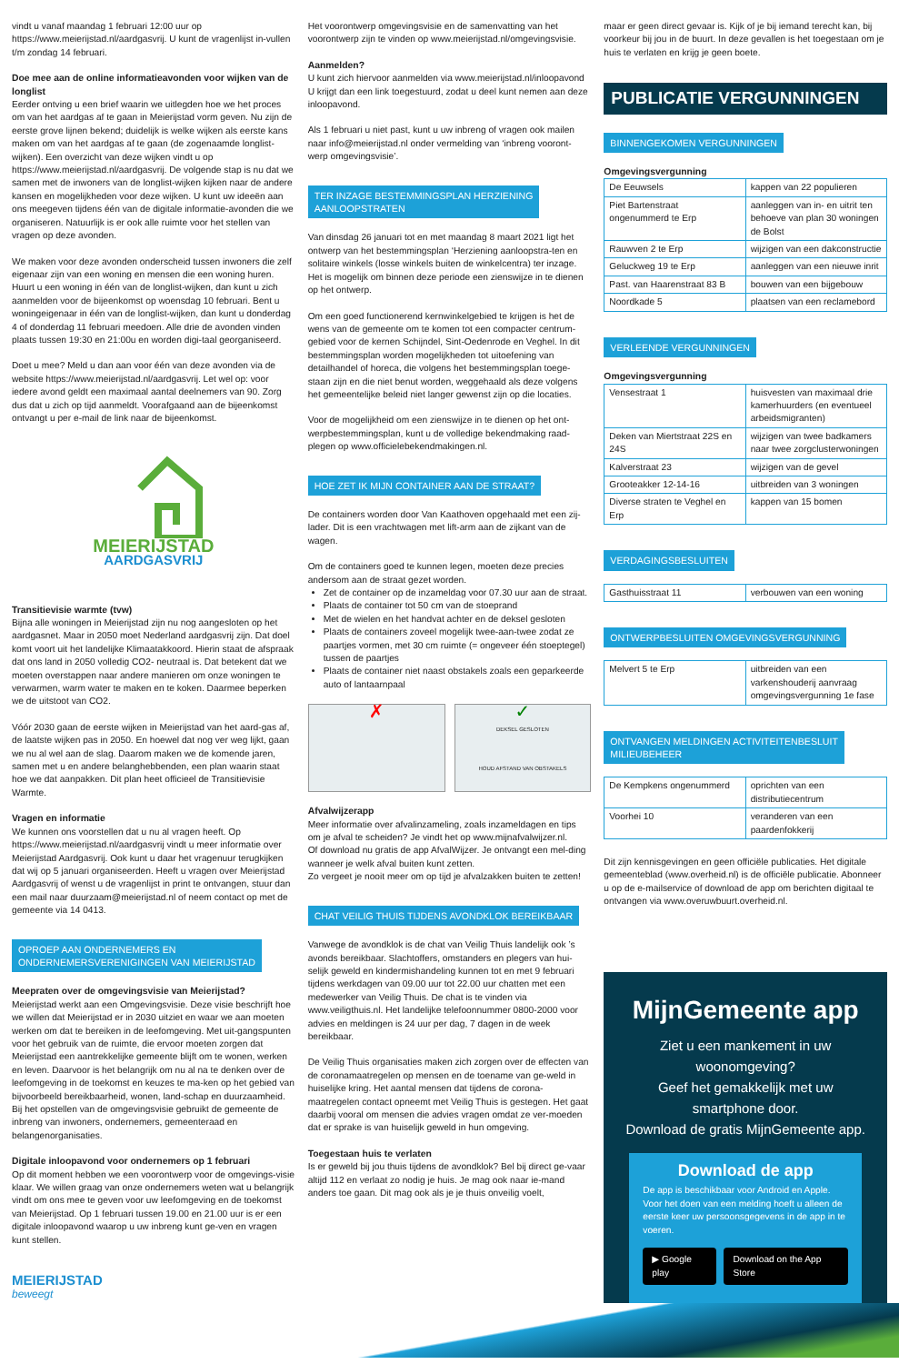vindt u vanaf maandag 1 februari 12:00 uur op https://www.meierijstad.nl/aardgasvrij. U kunt de vragenlijst in-vullen t/m zondag 14 februari.
Doe mee aan de online informatieavonden voor wijken van de longlist
Eerder ontving u een brief waarin we uitlegden hoe we het proces om van het aardgas af te gaan in Meierijstad vorm geven. Nu zijn de eerste grove lijnen bekend; duidelijk is welke wijken als eerste kans maken om van het aardgas af te gaan (de zogenaamde longlist-wijken). Een overzicht van deze wijken vindt u op https://www.meierijstad.nl/aardgasvrij. De volgende stap is nu dat we samen met de inwoners van de longlist-wijken kijken naar de andere kansen en mogelijkheden voor deze wijken. U kunt uw ideeën aan ons meegeven tijdens één van de digitale informatie-avonden die we organiseren. Natuurlijk is er ook alle ruimte voor het stellen van vragen op deze avonden.
We maken voor deze avonden onderscheid tussen inwoners die zelf eigenaar zijn van een woning en mensen die een woning huren. Huurt u een woning in één van de longlist-wijken, dan kunt u zich aanmelden voor de bijeenkomst op woensdag 10 februari. Bent u woningeigenaar in één van de longlist-wijken, dan kunt u donderdag 4 of donderdag 11 februari meedoen. Alle drie de avonden vinden plaats tussen 19:30 en 21:00u en worden digi-taal georganiseerd.
Doet u mee? Meld u dan aan voor één van deze avonden via de website https://www.meierijstad.nl/aardgasvrij. Let wel op: voor iedere avond geldt een maximaal aantal deelnemers van 90. Zorg dus dat u zich op tijd aanmeldt. Voorafgaand aan de bijeenkomst ontvangt u per e-mail de link naar de bijeenkomst.
MEIERIJSTAD
AARDGASVRIJ
Transitievisie warmte (tvw)
Bijna alle woningen in Meierijstad zijn nu nog aangesloten op het aardgasnet. Maar in 2050 moet Nederland aardgasvrij zijn. Dat doel komt voort uit het landelijke Klimaatakkoord. Hierin staat de afspraak dat ons land in 2050 volledig CO2- neutraal is. Dat betekent dat we moeten overstappen naar andere manieren om onze woningen te verwarmen, warm water te maken en te koken. Daarmee beperken we de uitstoot van CO2.
Vóór 2030 gaan de eerste wijken in Meierijstad van het aard-gas af, de laatste wijken pas in 2050. En hoewel dat nog ver weg lijkt, gaan we nu al wel aan de slag. Daarom maken we de komende jaren, samen met u en andere belanghebbenden, een plan waarin staat hoe we dat aanpakken. Dit plan heet officieel de Transitievisie Warmte.
Vragen en informatie
We kunnen ons voorstellen dat u nu al vragen heeft. Op https://www.meierijstad.nl/aardgasvrij vindt u meer informatie over Meierijstad Aardgasvrij. Ook kunt u daar het vragenuur terugkijken dat wij op 5 januari organiseerden. Heeft u vragen over Meierijstad Aardgasvrij of wenst u de vragenlijst in print te ontvangen, stuur dan een mail naar duurzaam@meierijstad.nl of neem contact op met de gemeente via 14 0413.
OPROEP AAN ONDERNEMERS EN
ONDERNEMERSVERENIGINGEN VAN MEIERIJSTAD
Meepraten over de omgevingsvisie van Meierijstad?
Meierijstad werkt aan een Omgevingsvisie. Deze visie beschrijft hoe we willen dat Meierijstad er in 2030 uitziet en waar we aan moeten werken om dat te bereiken in de leefomgeving. Met uit-gangspunten voor het gebruik van de ruimte, die ervoor moeten zorgen dat Meierijstad een aantrekkelijke gemeente blijft om te wonen, werken en leven. Daarvoor is het belangrijk om nu al na te denken over de leefomgeving in de toekomst en keuzes te ma-ken op het gebied van bijvoorbeeld bereikbaarheid, wonen, land-schap en duurzaamheid. Bij het opstellen van de omgevingsvisie gebruikt de gemeente de inbreng van inwoners, ondernemers, gemeenteraad en belangenorganisaties.
Digitale inloopavond voor ondernemers op 1 februari
Op dit moment hebben we een voorontwerp voor de omgevings-visie klaar. We willen graag van onze ondernemers weten wat u belangrijk vindt om ons mee te geven voor uw leefomgeving en de toekomst van Meierijstad. Op 1 februari tussen 19.00 en 21.00 uur is er een digitale inloopavond waarop u uw inbreng kunt ge-ven en vragen kunt stellen.
MEIERIJSTAD
beweegt
Het voorontwerp omgevingsvisie en de samenvatting van het voorontwerp zijn te vinden op www.meierijstad.nl/omgevingsvisie.
Aanmelden?
U kunt zich hiervoor aanmelden via www.meierijstad.nl/inloopavond
U krijgt dan een link toegestuurd, zodat u deel kunt nemen aan deze inloopavond.
Als 1 februari u niet past, kunt u uw inbreng of vragen ook mailen naar info@meierijstad.nl onder vermelding van ‘inbreng vooront-werp omgevingsvisie’.
TER INZAGE BESTEMMINGSPLAN HERZIENING
AANLOOPSTRATEN
Van dinsdag 26 januari tot en met maandag 8 maart 2021 ligt het ontwerp van het bestemmingsplan ‘Herziening aanloopstra-ten en solitaire winkels (losse winkels buiten de winkelcentra) ter inzage. Het is mogelijk om binnen deze periode een zienswijze in te dienen op het ontwerp.
Om een goed functionerend kernwinkelgebied te krijgen is het de wens van de gemeente om te komen tot een compacter centrum-gebied voor de kernen Schijndel, Sint-Oedenrode en Veghel. In dit bestemmingsplan worden mogelijkheden tot uitoefening van detailhandel of horeca, die volgens het bestemmingsplan toege-staan zijn en die niet benut worden, weggehaald als deze volgens het gemeentelijke beleid niet langer gewenst zijn op die locaties.
Voor de mogelijkheid om een zienswijze in te dienen op het ont-werpbestemmingsplan, kunt u de volledige bekendmaking raad-plegen op www.officielebekendmakingen.nl.
HOE ZET IK MIJN CONTAINER AAN DE STRAAT?
De containers worden door Van Kaathoven opgehaald met een zij-lader. Dit is een vrachtwagen met lift-arm aan de zijkant van de wagen.
Om de containers goed te kunnen legen, moeten deze precies andersom aan de straat gezet worden.
Zet de container op de inzameldag voor 07.30 uur aan de straat.
Plaats de container tot 50 cm van de stoeprand
Met de wielen en het handvat achter en de deksel gesloten
Plaats de containers zoveel mogelijk twee-aan-twee zodat ze paartjes vormen, met 30 cm ruimte (= ongeveer één stoeptegel) tussen de paartjes
Plaats de container niet naast obstakels zoals een geparkeerde auto of lantaarnpaal
✗ ✓
DEKSEL GESLOTEN
HOUD AFSTAND VAN OBSTAKELS
Afvalwijzerapp
Meer informatie over afvalinzameling, zoals inzameldagen en tips om je afval te scheiden? Je vindt het op www.mijnafvalwijzer.nl.
Of download nu gratis de app AfvalWijzer. Je ontvangt een mel-ding wanneer je welk afval buiten kunt zetten.
Zo vergeet je nooit meer om op tijd je afvalzakken buiten te zetten!
CHAT VEILIG THUIS TIJDENS AVONDKLOK BEREIKBAAR
Vanwege de avondklok is de chat van Veilig Thuis landelijk ook ’s avonds bereikbaar. Slachtoffers, omstanders en plegers van hui-selijk geweld en kindermishandeling kunnen tot en met 9 februari tijdens werkdagen van 09.00 uur tot 22.00 uur chatten met een medewerker van Veilig Thuis. De chat is te vinden via www.veiligthuis.nl. Het landelijke telefoonnummer 0800-2000 voor advies en meldingen is 24 uur per dag, 7 dagen in de week bereikbaar.
De Veilig Thuis organisaties maken zich zorgen over de effecten van de coronamaatregelen op mensen en de toename van ge-weld in huiselijke kring. Het aantal mensen dat tijdens de corona-maatregelen contact opneemt met Veilig Thuis is gestegen. Het gaat daarbij vooral om mensen die advies vragen omdat ze ver-moeden dat er sprake is van huiselijk geweld in hun omgeving.
Toegestaan huis te verlaten
Is er geweld bij jou thuis tijdens de avondklok? Bel bij direct ge-vaar altijd 112 en verlaat zo nodig je huis. Je mag ook naar ie-mand anders toe gaan. Dit mag ook als je je thuis onveilig voelt,
maar er geen direct gevaar is. Kijk of je bij iemand terecht kan, bij voorkeur bij jou in de buurt. In deze gevallen is het toegestaan om je huis te verlaten en krijg je geen boete.
PUBLICATIE VERGUNNINGEN
BINNENGEKOMEN VERGUNNINGEN
Omgevingsvergunning
| De Eeuwsels | kappen van 22 populieren |
| Piet Bartenstraat ongenummerd te Erp | aanleggen van in- en uitrit ten behoeve van plan 30 woningen de Bolst |
| Rauwven 2 te Erp | wijzigen van een dakconstructie |
| Geluckweg 19 te Erp | aanleggen van een nieuwe inrit |
| Past. van Haarenstraat 83 B | bouwen van een bijgebouw |
| Noordkade 5 | plaatsen van een reclamebord |
VERLEENDE VERGUNNINGEN
Omgevingsvergunning
| Vensestraat 1 | huisvesten van maximaal drie kamerhuurders (en eventueel arbeidsmigranten) |
| Deken van Miertstraat 22S en 24S | wijzigen van twee badkamers naar twee zorgclusterwoningen |
| Kalverstraat 23 | wijzigen van de gevel |
| Grooteakker 12-14-16 | uitbreiden van 3 woningen |
| Diverse straten te Veghel en Erp | kappen van 15 bomen |
VERDAGINGSBESLUITEN
| Gasthuisstraat 11 | verbouwen van een woning |
ONTWERPBESLUITEN OMGEVINGSVERGUNNING
| Melvert 5 te Erp | uitbreiden van een varkenshouderij aanvraag omgevingsvergunning 1e fase |
ONTVANGEN MELDINGEN ACTIVITEITENBESLUIT
MILIEUBEHEER
| De Kempkens ongenummerd | oprichten van een distributiecentrum |
| Voorhei 10 | veranderen van een paardenfokkerij |
Dit zijn kennisgevingen en geen officiële publicaties. Het digitale gemeenteblad (www.overheid.nl) is de officiële publicatie. Abonneer u op de e-mailservice of download de app om berichten digitaal te ontvangen via www.overuwbuurt.overheid.nl.
MijnGemeente app
Ziet u een mankement in uw
woonomgeving?
Geef het gemakkelijk met uw
smartphone door.
Download de gratis MijnGemeente app.
Download de app
De app is beschikbaar voor Android en Apple. Voor het doen van een melding hoeft u alleen de eerste keer uw persoonsgegevens in de app in te voeren.
▶ Google play Download on the App Store